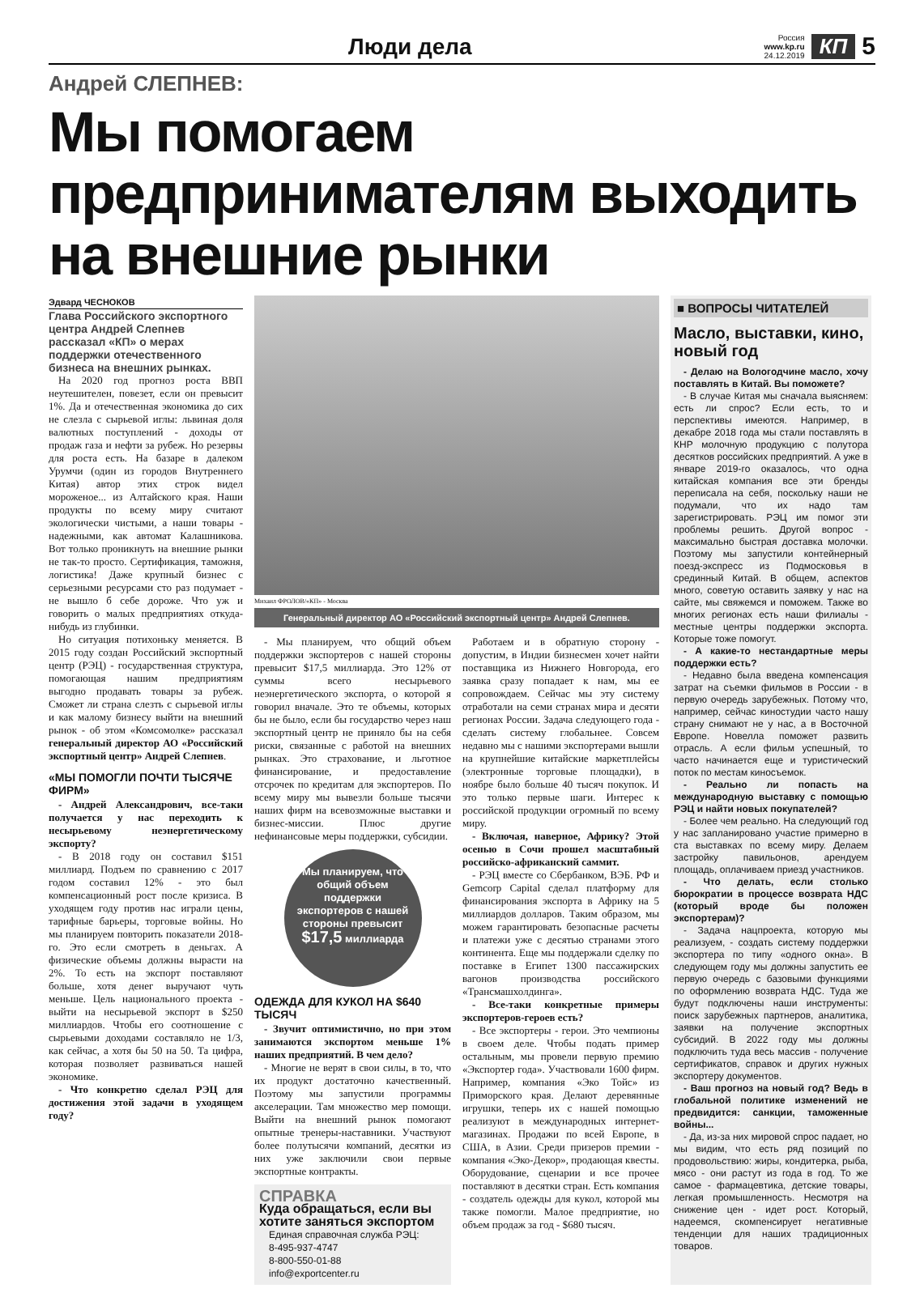Люди дела
Россия
www.kp.ru
24.12.2019
КП 5
Андрей СЛЕПНЕВ:
Мы помогаем предпринимателям выходить на внешние рынки
Эдвард ЧЕСНОКОВ
Глава Российского экспортного центра Андрей Слепнев рассказал «КП» о мерах поддержки отечественного бизнеса на внешних рынках.
На 2020 год прогноз роста ВВП неутешителен, повезет, если он превысит 1%. Да и отечественная экономика до сих не слезла с сырьевой иглы: львиная доля валютных поступлений - доходы от продаж газа и нефти за рубеж. Но резервы для роста есть. На базаре в далеком Урумчи (один из городов Внутреннего Китая) автор этих строк видел мороженое... из Алтайского края. Наши продукты по всему миру считают экологически чистыми, а наши товары - надежными, как автомат Калашникова. Вот только проникнуть на внешние рынки не так-то просто. Сертификация, таможня, логистика! Даже крупный бизнес с серьезными ресурсами сто раз подумает - не вышло б себе дороже. Что уж и говорить о малых предприятиях откуда-нибудь из глубинки.
Но ситуация потихоньку меняется. В 2015 году создан Российский экспортный центр (РЭЦ) - государственная структура, помогающая нашим предприятиям выгодно продавать товары за рубеж. Сможет ли страна слезть с сырьевой иглы и как малому бизнесу выйти на внешний рынок - об этом «Комсомолке» рассказал генеральный директор АО «Российский экспортный центр» Андрей Слепнев.
«МЫ ПОМОГЛИ ПОЧТИ ТЫСЯЧЕ ФИРМ»
- Андрей Александрович, все-таки получается у нас переходить к несырьевому неэнергетическому экспорту?
- В 2018 году он составил $151 миллиард. Подъем по сравнению с 2017 годом составил 12% - это был компенсационный рост после кризиса. В уходящем году против нас играли цены, тарифные барьеры, торговые войны. Но мы планируем повторить показатели 2018-го. Это если смотреть в деньгах. А физические объемы должны вырасти на 2%. То есть на экспорт поставляют больше, хотя денег выручают чуть меньше. Цель национального проекта - выйти на несырьевой экспорт в $250 миллиардов. Чтобы его соотношение с сырьевыми доходами составляло не 1/3, как сейчас, а хотя бы 50 на 50. Та цифра, которая позволяет развиваться нашей экономике.
- Что конкретно сделал РЭЦ для достижения этой задачи в уходящем году?
Михаил ФРОЛОВ/«КП» - Москва
Генеральный директор АО «Российский экспортный центр» Андрей Слепнев.
- Мы планируем, что общий объем поддержки экспортеров с нашей стороны превысит $17,5 миллиарда. Это 12% от суммы всего несырьевого неэнергетического экспорта, о которой я говорил вначале. Это те объемы, которых бы не было, если бы государство через наш экспортный центр не приняло бы на себя риски, связанные с работой на внешних рынках. Это страхование, и льготное финансирование, и предоставление отсрочек по кредитам для экспортеров. По всему миру мы вывезли больше тысячи наших фирм на всевозможные выставки и бизнес-миссии. Плюс другие нефинансовые меры поддержки, субсидии.
Мы планируем, что общий объем поддержки экспортеров с нашей стороны превысит $17,5 миллиарда
ОДЕЖДА ДЛЯ КУКОЛ НА $640 ТЫСЯЧ
- Звучит оптимистично, но при этом занимаются экспортом меньше 1% наших предприятий. В чем дело?
- Многие не верят в свои силы, в то, что их продукт достаточно качественный. Поэтому мы запустили программы акселерации. Там множество мер помощи. Выйти на внешний рынок помогают опытные тренеры-наставники. Участвуют более полутысячи компаний, десятки из них уже заключили свои первые экспортные контракты.
СПРАВКА
Куда обращаться, если вы хотите заняться экспортом
Единая справочная служба РЭЦ:
8-495-937-4747
8-800-550-01-88
info@exportcenter.ru
Работаем и в обратную сторону - допустим, в Индии бизнесмен хочет найти поставщика из Нижнего Новгорода, его заявка сразу попадает к нам, мы ее сопровождаем. Сейчас мы эту систему отработали на семи странах мира и десяти регионах России. Задача следующего года - сделать систему глобальнее. Совсем недавно мы с нашими экспортерами вышли на крупнейшие китайские маркетплейсы (электронные торговые площадки), в ноябре было больше 40 тысяч покупок. И это только первые шаги. Интерес к российской продукции огромный по всему миру.
- Включая, наверное, Африку? Этой осенью в Сочи прошел масштабный российско-африканский саммит.
- РЭЦ вместе со Сбербанком, ВЭБ. РФ и Gemcorp Capital сделал платформу для финансирования экспорта в Африку на 5 миллиардов долларов. Таким образом, мы можем гарантировать безопасные расчеты и платежи уже с десятью странами этого континента. Еще мы поддержали сделку по поставке в Египет 1300 пассажирских вагонов производства российского «Трансмашхолдинга».
- Все-таки конкретные примеры экспортеров-героев есть?
- Все экспортеры - герои. Это чемпионы в своем деле. Чтобы подать пример остальным, мы провели первую премию «Экспортер года». Участвовали 1600 фирм. Например, компания «Эко Тойс» из Приморского края. Делают деревянные игрушки, теперь их с нашей помощью реализуют в международных интернет-магазинах. Продажи по всей Европе, в США, в Азии. Среди призеров премии - компания «Эко-Декор», продающая квесты. Оборудование, сценарии и все прочее поставляют в десятки стран. Есть компания - создатель одежды для кукол, которой мы также помогли. Малое предприятие, но объем продаж за год - $680 тысяч.
■ ВОПРОСЫ ЧИТАТЕЛЕЙ
Масло, выставки, кино, новый год
- Делаю на Вологодчине масло, хочу поставлять в Китай. Вы поможете?
- В случае Китая мы сначала выясняем: есть ли спрос? Если есть, то и перспективы имеются. Например, в декабре 2018 года мы стали поставлять в КНР молочную продукцию с полутора десятков российских предприятий. А уже в январе 2019-го оказалось, что одна китайская компания все эти бренды переписала на себя, поскольку наши не подумали, что их надо там зарегистрировать. РЭЦ им помог эти проблемы решить. Другой вопрос - максимально быстрая доставка молочки. Поэтому мы запустили контейнерный поезд-экспресс из Подмосковья в срединный Китай. В общем, аспектов много, советую оставить заявку у нас на сайте, мы свяжемся и поможем. Также во многих регионах есть наши филиалы - местные центры поддержки экспорта. Которые тоже помогут.
- А какие-то нестандартные меры поддержки есть?
- Недавно была введена компенсация затрат на съемки фильмов в России - в первую очередь зарубежных. Потому что, например, сейчас киностудии часто нашу страну снимают не у нас, а в Восточной Европе. Новелла поможет развить отрасль. А если фильм успешный, то часто начинается еще и туристический поток по местам киносъемок.
- Реально ли попасть на международную выставку с помощью РЭЦ и найти новых покупателей?
- Более чем реально. На следующий год у нас запланировано участие примерно в ста выставках по всему миру. Делаем застройку павильонов, арендуем площадь, оплачиваем приезд участников.
- Что делать, если столько бюрократии в процессе возврата НДС (который вроде бы положен экспортерам)?
- Задача нацпроекта, которую мы реализуем, - создать систему поддержки экспортера по типу «одного окна». В следующем году мы должны запустить ее первую очередь с базовыми функциями по оформлению возврата НДС. Туда же будут подключены наши инструменты: поиск зарубежных партнеров, аналитика, заявки на получение экспортных субсидий. В 2022 году мы должны подключить туда весь массив - получение сертификатов, справок и других нужных экспортеру документов.
- Ваш прогноз на новый год? Ведь в глобальной политике изменений не предвидится: санкции, таможенные войны...
- Да, из-за них мировой спрос падает, но мы видим, что есть ряд позиций по продовольствию: жиры, кондитерка, рыба, мясо - они растут из года в год. То же самое - фармацевтика, детские товары, легкая промышленность. Несмотря на снижение цен - идет рост. Который, надеемся, скомпенсирует негативные тенденции для наших традиционных товаров.